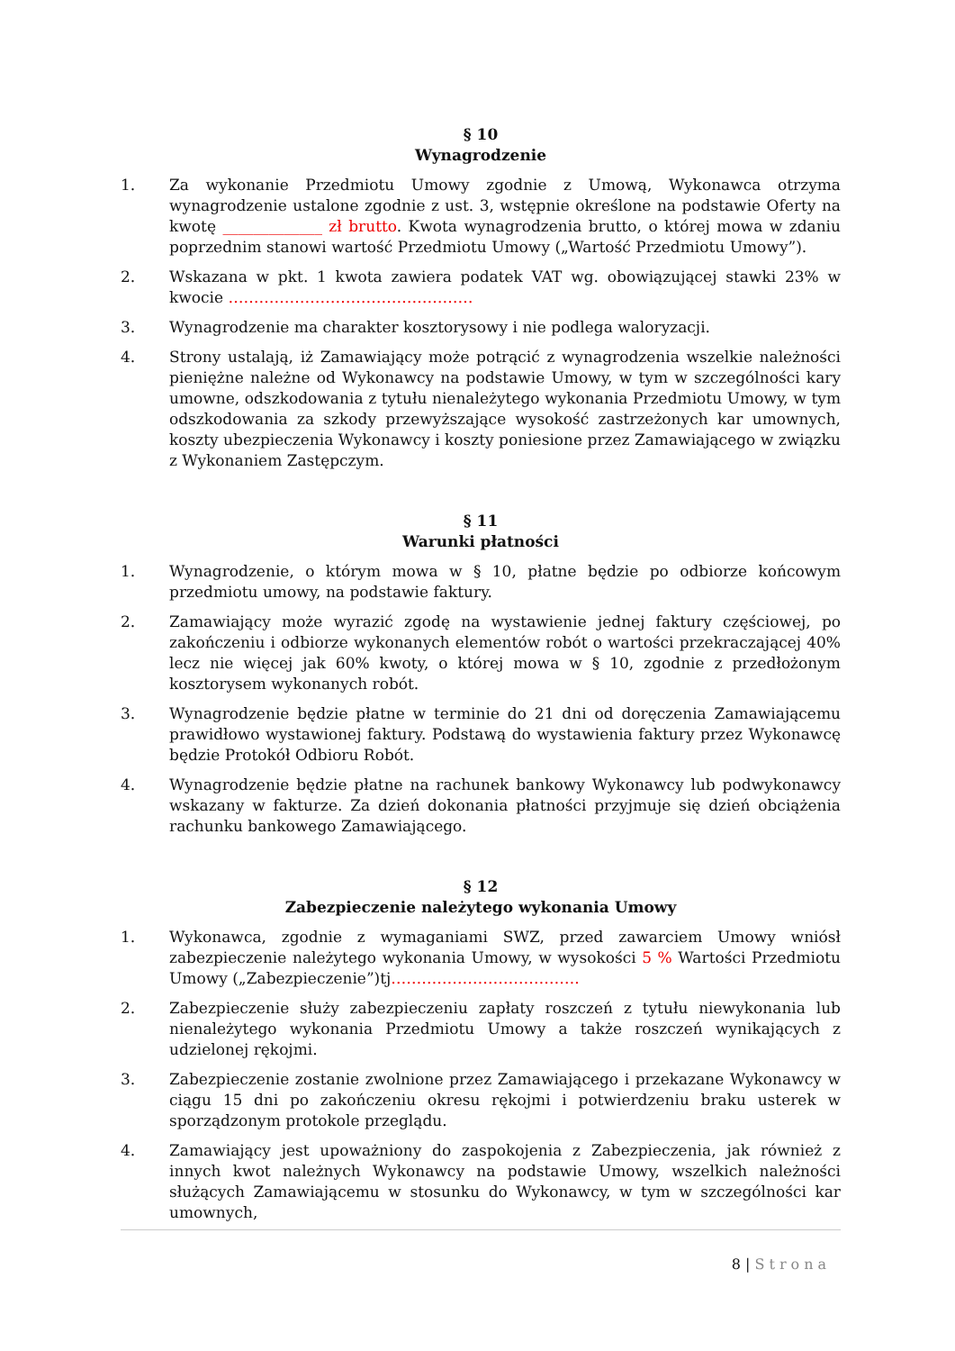§ 10
Wynagrodzenie
1. Za wykonanie Przedmiotu Umowy zgodnie z Umową, Wykonawca otrzyma wynagrodzenie ustalone zgodnie z ust. 3, wstępnie określone na podstawie Oferty na kwotę _____________ zł brutto. Kwota wynagrodzenia brutto, o której mowa w zdaniu poprzednim stanowi wartość Przedmiotu Umowy („Wartość Przedmiotu Umowy”).
2. Wskazana w pkt. 1 kwota zawiera podatek VAT wg. obowiązującej stawki 23% w kwocie …………………………………………
3. Wynagrodzenie ma charakter kosztorysowy i nie podlega waloryzacji.
4. Strony ustalają, iż Zamawiający może potrącić z wynagrodzenia wszelkie należności pieniężne należne od Wykonawcy na podstawie Umowy, w tym w szczególności kary umowne, odszkodowania z tytułu nienależytego wykonania Przedmiotu Umowy, w tym odszkodowania za szkody przewyższające wysokość zastrzeżonych kar umownych, koszty ubezpieczenia Wykonawcy i koszty poniesione przez Zamawiającego w związku z Wykonaniem Zastępczym.
§ 11
Warunki płatności
1. Wynagrodzenie, o którym mowa w § 10, płatne będzie po odbiorze końcowym przedmiotu umowy, na podstawie faktury.
2. Zamawiający może wyrazić zgodę na wystawienie jednej faktury częściowej, po zakończeniu i odbiorze wykonanych elementów robót o wartości przekraczającej 40% lecz nie więcej jak 60% kwoty, o której mowa w § 10, zgodnie z przedłożonym kosztorysem wykonanych robót.
3. Wynagrodzenie będzie płatne w terminie do 21 dni od doręczenia Zamawiającemu prawidłowo wystawionej faktury. Podstawą do wystawienia faktury przez Wykonawcę będzie Protokół Odbioru Robót.
4. Wynagrodzenie będzie płatne na rachunek bankowy Wykonawcy lub podwykonawcy wskazany w fakturze. Za dzień dokonania płatności przyjmuje się dzień obciążenia rachunku bankowego Zamawiającego.
§ 12
Zabezpieczenie należytego wykonania Umowy
1. Wykonawca, zgodnie z wymaganiami SWZ, przed zawarciem Umowy wniósł zabezpieczenie należytego wykonania Umowy, w wysokości 5 % Wartości Przedmiotu Umowy („Zabezpieczenie”)tj……………………………….
2. Zabezpieczenie służy zabezpieczeniu zapłaty roszczeń z tytułu niewykonania lub nienależytego wykonania Przedmiotu Umowy a także roszczeń wynikających z udzielonej rękojmi.
3. Zabezpieczenie zostanie zwolnione przez Zamawiającego i przekazane Wykonawcy w ciągu 15 dni po zakończeniu okresu rękojmi i potwierdzeniu braku usterek w sporządzonym protokole przeglądu.
4. Zamawiający jest upoważniony do zaspokojenia z Zabezpieczenia, jak również z innych kwot należnych Wykonawcy na podstawie Umowy, wszelkich należności służących Zamawiającemu w stosunku do Wykonawcy, w tym w szczególności kar umownych,
8 | Strona